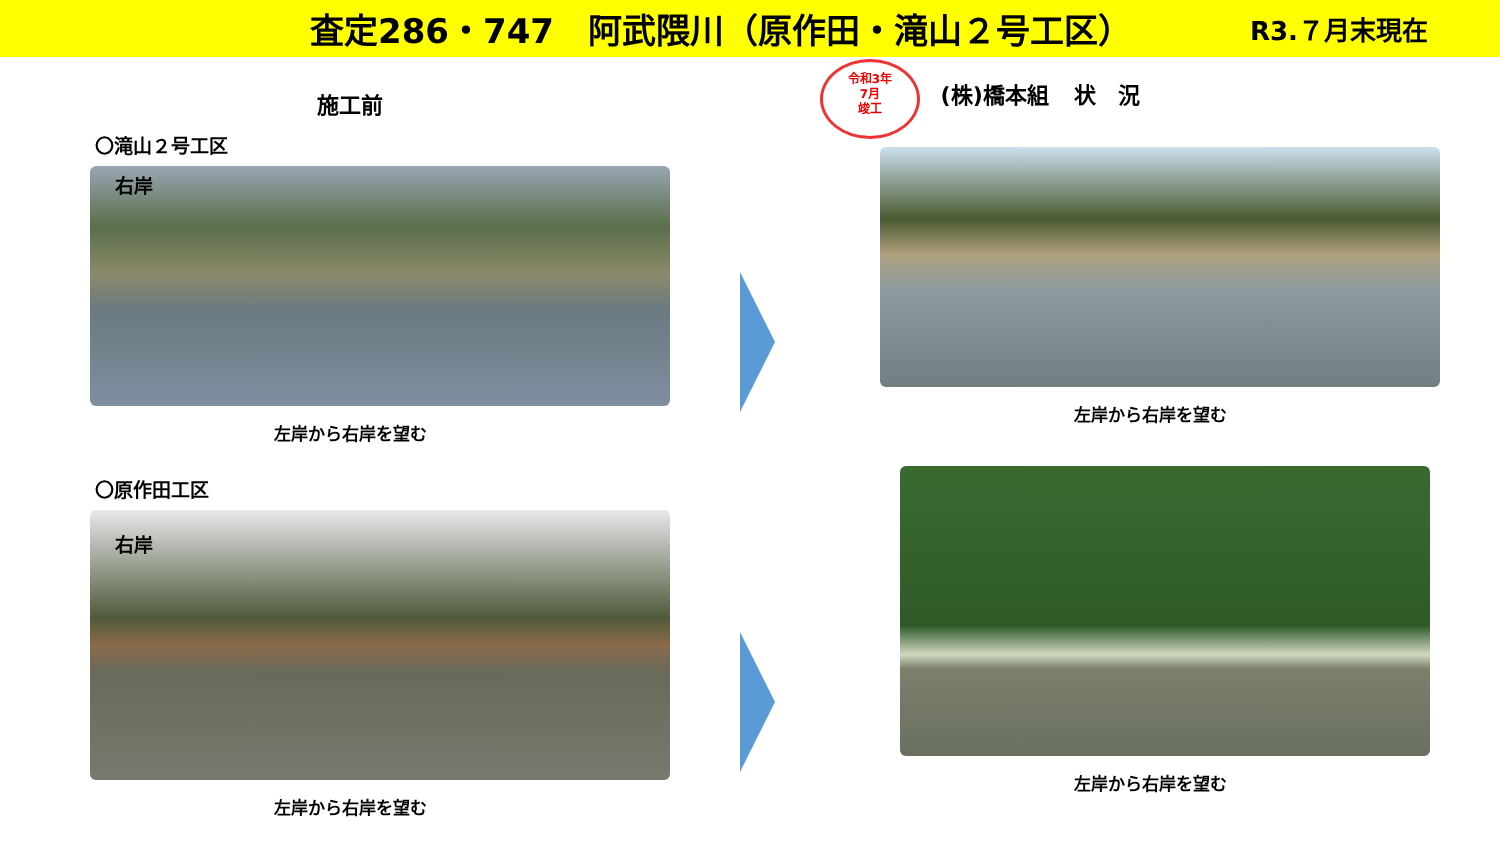査定286・747　阿武隈川（原作田・滝山２号工区）
R3.７月末現在
施工前
〇滝山２号工区
右岸
左岸から右岸を望む
〇原作田工区
右岸
左岸から右岸を望む
令和3年
7月
竣工 (株)橋本組 状　況
左岸から右岸を望む
左岸から右岸を望む